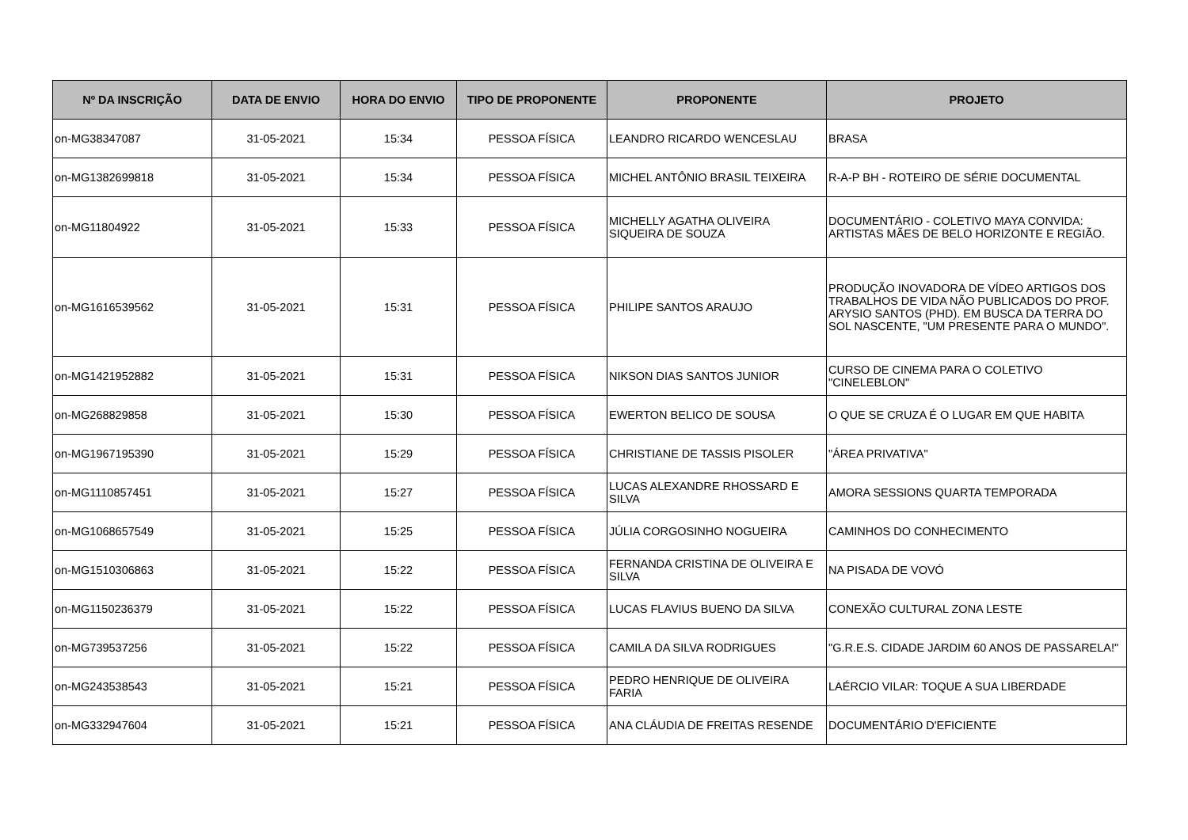| Nº DA INSCRIÇÃO | DATA DE ENVIO | HORA DO ENVIO | TIPO DE PROPONENTE | PROPONENTE | PROJETO |
| --- | --- | --- | --- | --- | --- |
| on-MG38347087 | 31-05-2021 | 15:34 | PESSOA FÍSICA | LEANDRO RICARDO WENCESLAU | BRASA |
| on-MG1382699818 | 31-05-2021 | 15:34 | PESSOA FÍSICA | MICHEL ANTÔNIO BRASIL TEIXEIRA | R-A-P BH - ROTEIRO DE SÉRIE DOCUMENTAL |
| on-MG11804922 | 31-05-2021 | 15:33 | PESSOA FÍSICA | MICHELLY AGATHA OLIVEIRA SIQUEIRA DE SOUZA | DOCUMENTÁRIO - COLETIVO MAYA CONVIDA: ARTISTAS MÃES DE BELO HORIZONTE E REGIÃO. |
| on-MG1616539562 | 31-05-2021 | 15:31 | PESSOA FÍSICA | PHILIPE SANTOS ARAUJO | PRODUÇÃO INOVADORA DE VÍDEO ARTIGOS DOS TRABALHOS DE VIDA NÃO PUBLICADOS DO PROF. ARYSIO SANTOS (PHD). EM BUSCA DA TERRA DO SOL NASCENTE, "UM PRESENTE PARA O MUNDO". |
| on-MG1421952882 | 31-05-2021 | 15:31 | PESSOA FÍSICA | NIKSON DIAS SANTOS JUNIOR | CURSO DE CINEMA PARA O COLETIVO "CINELEBLON" |
| on-MG268829858 | 31-05-2021 | 15:30 | PESSOA FÍSICA | EWERTON BELICO DE SOUSA | O QUE SE CRUZA É O LUGAR EM QUE HABITA |
| on-MG1967195390 | 31-05-2021 | 15:29 | PESSOA FÍSICA | CHRISTIANE DE TASSIS PISOLER | "ÁREA PRIVATIVA" |
| on-MG1110857451 | 31-05-2021 | 15:27 | PESSOA FÍSICA | LUCAS ALEXANDRE RHOSSARD E SILVA | AMORA SESSIONS QUARTA TEMPORADA |
| on-MG1068657549 | 31-05-2021 | 15:25 | PESSOA FÍSICA | JÚLIA CORGOSINHO NOGUEIRA | CAMINHOS DO CONHECIMENTO |
| on-MG1510306863 | 31-05-2021 | 15:22 | PESSOA FÍSICA | FERNANDA CRISTINA DE OLIVEIRA E SILVA | NA PISADA DE VOVÓ |
| on-MG1150236379 | 31-05-2021 | 15:22 | PESSOA FÍSICA | LUCAS FLAVIUS BUENO DA SILVA | CONEXÃO CULTURAL ZONA LESTE |
| on-MG739537256 | 31-05-2021 | 15:22 | PESSOA FÍSICA | CAMILA DA SILVA RODRIGUES | "G.R.E.S. CIDADE JARDIM 60 ANOS DE PASSARELA!" |
| on-MG243538543 | 31-05-2021 | 15:21 | PESSOA FÍSICA | PEDRO HENRIQUE DE OLIVEIRA FARIA | LAÉRCIO VILAR: TOQUE A SUA LIBERDADE |
| on-MG332947604 | 31-05-2021 | 15:21 | PESSOA FÍSICA | ANA CLÁUDIA DE FREITAS RESENDE | DOCUMENTÁRIO D'EFICIENTE |